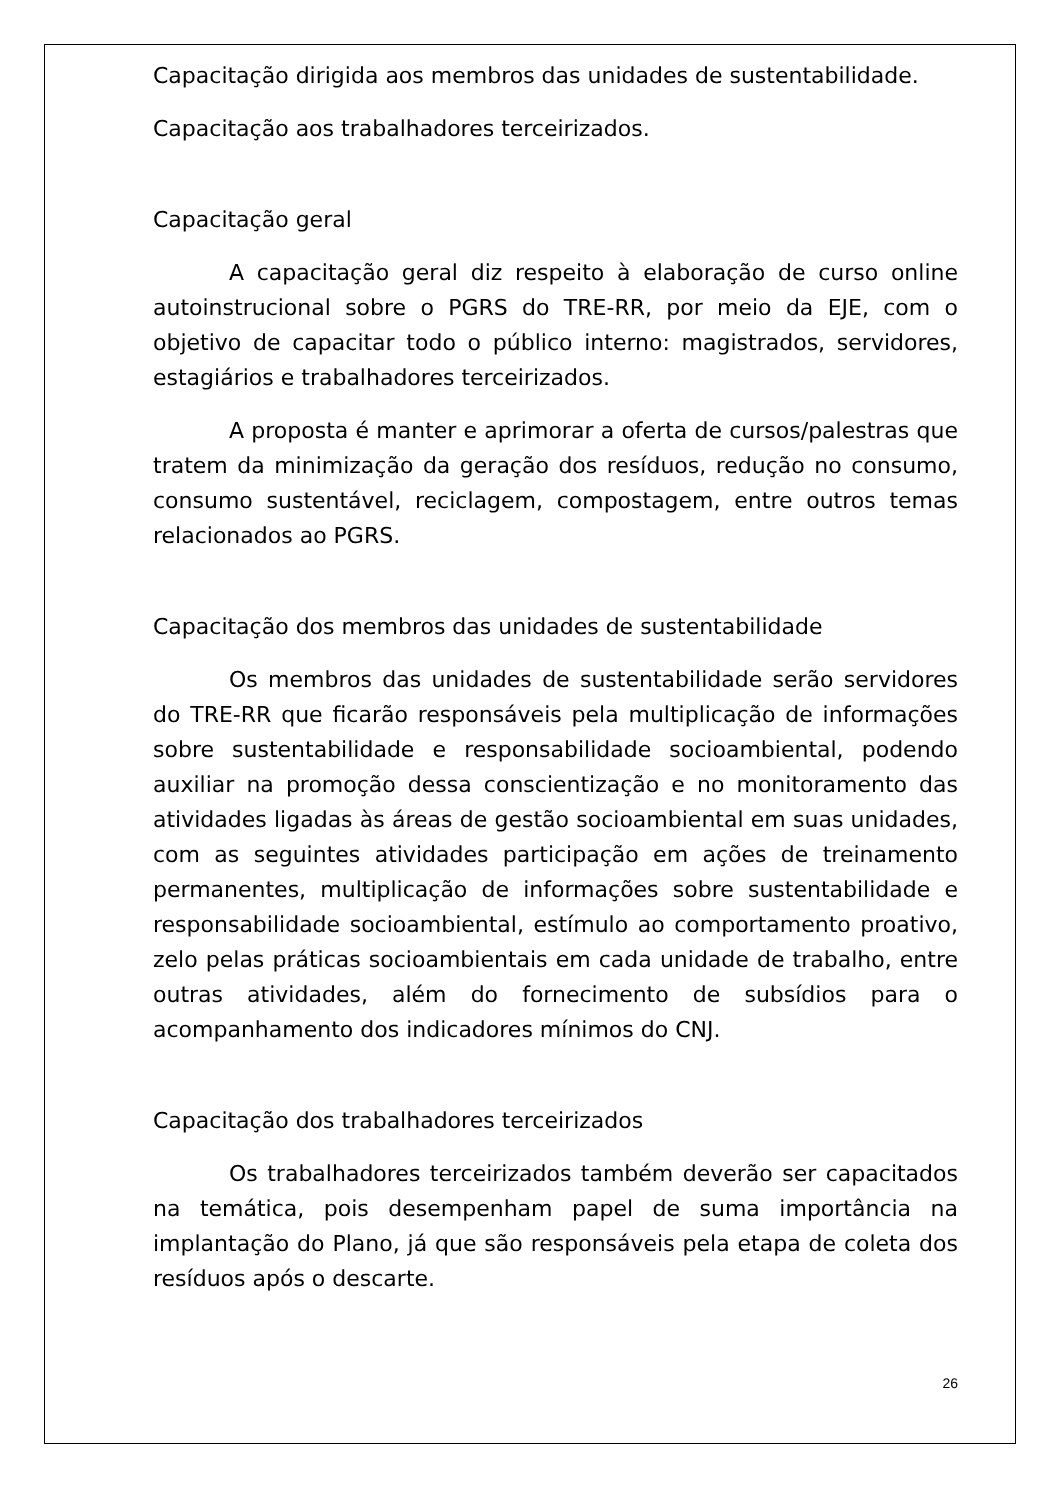Capacitação dirigida aos membros das unidades de sustentabilidade.
Capacitação aos trabalhadores terceirizados.
Capacitação geral
A capacitação geral diz respeito à elaboração de curso online autoinstrucional sobre o PGRS do TRE-RR, por meio da EJE, com o objetivo de capacitar todo o público interno: magistrados, servidores, estagiários e trabalhadores terceirizados.
A proposta é manter e aprimorar a oferta de cursos/palestras que tratem da minimização da geração dos resíduos, redução no consumo, consumo sustentável, reciclagem, compostagem, entre outros temas relacionados ao PGRS.
Capacitação dos membros das unidades de sustentabilidade
Os membros das unidades de sustentabilidade serão servidores do TRE-RR que ficarão responsáveis pela multiplicação de informações sobre sustentabilidade e responsabilidade socioambiental, podendo auxiliar na promoção dessa conscientização e no monitoramento das atividades ligadas às áreas de gestão socioambiental em suas unidades, com as seguintes atividades participação em ações de treinamento permanentes, multiplicação de informações sobre sustentabilidade e responsabilidade socioambiental, estímulo ao comportamento proativo, zelo pelas práticas socioambientais em cada unidade de trabalho, entre outras atividades, além do fornecimento de subsídios para o acompanhamento dos indicadores mínimos do CNJ.
Capacitação dos trabalhadores terceirizados
Os trabalhadores terceirizados também deverão ser capacitados na temática, pois desempenham papel de suma importância na implantação do Plano, já que são responsáveis pela etapa de coleta dos resíduos após o descarte.
26